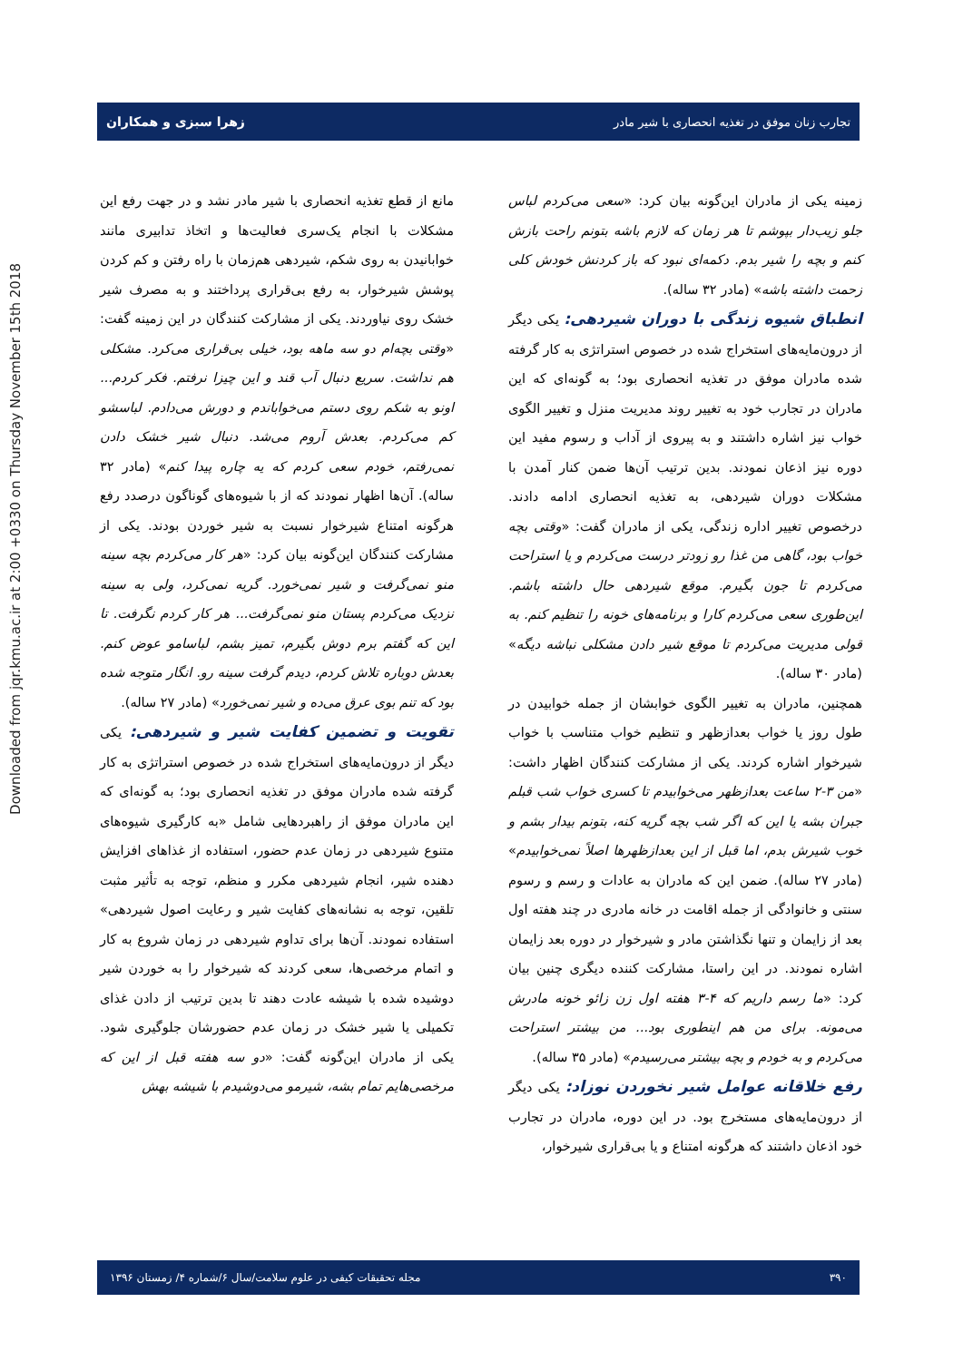Downloaded from jqr.kmu.ac.ir at 2:00 +0330 on Thursday November 15th 2018
تجارب زنان موفق در تغذیه انحصاری با شیر مادر زهرا سبزی و همکاران
زمینه یکی از مادران این‌گونه بیان کرد: «سعی می‌کردم لباس جلو زیب‌دار بپوشم تا هر زمان که لازم باشه بتونم راحت بازش کنم و بچه را شیر بدم. دکمه‌ای نبود که باز کردنش خودش کلی زحمت داشته باشه» (مادر ۳۲ ساله).
انطباق شیوه زندگی با دوران شیردهی:
یکی دیگر از درون‌مایه‌های استخراج شده در خصوص استراتژی به کار گرفته شده مادران موفق در تغذیه انحصاری بود؛ به گونه‌ای که این مادران در تجارب خود به تغییر روند مدیریت منزل و تغییر الگوی خواب نیز اشاره داشتند و به پیروی از آداب و رسوم مفید این دوره نیز اذعان نمودند. بدین ترتیب آن‌ها ضمن کنار آمدن با مشکلات دوران شیردهی، به تغذیه انحصاری ادامه دادند. درخصوص تغییر اداره زندگی، یکی از مادران گفت: «وقتی بچه خواب بود، گاهی من غذا رو زودتر درست می‌کردم و یا استراحت می‌کردم تا جون بگیرم. موقع شیردهی حال داشته باشم. این‌طوری سعی می‌کردم کارا و برنامه‌های خونه را تنظیم کنم. به قولی مدیریت می‌کردم تا موقع شیر دادن مشکلی نباشه دیگه» (مادر ۳۰ ساله).
همچنین، مادران به تغییر الگوی خوابشان از جمله خوابیدن در طول روز یا خواب بعدازظهر و تنظیم خواب متناسب با خواب شیرخوار اشاره کردند. یکی از مشارکت کنندگان اظهار داشت: «من ۳-۲ ساعت بعدازظهر می‌خوابیدم تا کسری خواب شب قبلم جبران بشه یا این که اگر شب بچه گریه کنه، بتونم بیدار بشم و خوب شیرش بدم، اما قبل از این بعدازظهرها اصلاً نمی‌خوابیدم» (مادر ۲۷ ساله). ضمن این که مادران به عادات و رسم و رسوم سنتی و خانوادگی از جمله اقامت در خانه مادری در چند هفته اول بعد از زایمان و تنها نگذاشتن مادر و شیرخوار در دوره بعد زایمان اشاره نمودند. در این راستا، مشارکت کننده دیگری چنین بیان کرد: «ما رسم داریم که ۴-۳ هفته اول زن زائو خونه مادرش می‌مونه. برای من هم اینطوری بود... من بیشتر استراحت می‌کردم و به خودم و بچه بیشتر می‌رسیدم» (مادر ۳۵ ساله).
رفع خلاقانه عوامل شیر نخوردن نوزاد:
یکی دیگر از درون‌مایه‌های مستخرج بود. در این دوره، مادران در تجارب خود اذعان داشتند که هرگونه امتناع و یا بی‌قراری شیرخوار،
مانع از قطع تغذیه انحصاری با شیر مادر نشد و در جهت رفع این مشکلات با انجام یک‌سری فعالیت‌ها و اتخاذ تدابیری مانند خوابانیدن به روی شکم، شیردهی هم‌زمان با راه رفتن و کم کردن پوشش شیرخوار، به رفع بی‌قراری پرداختند و به مصرف شیر خشک روی نیاوردند. یکی از مشارکت کنندگان در این زمینه گفت: «وقتی بچه‌ام دو سه ماهه بود، خیلی بی‌قراری می‌کرد. مشکلی هم نداشت. سریع دنبال آب قند و این چیزا نرفتم. فکر کردم... اونو به شکم روی دستم می‌خواباندم و دورش می‌دادم. لباسشو کم می‌کردم. بعدش آروم می‌شد. دنبال شیر خشک دادن نمی‌رفتم، خودم سعی کردم که یه چاره پیدا کنم» (مادر ۳۲ ساله). آن‌ها اظهار نمودند که از با شیوه‌های گوناگون درصدد رفع هرگونه امتناع شیرخوار نسبت به شیر خوردن بودند. یکی از مشارکت کنندگان این‌گونه بیان کرد: «هر کار می‌کردم بچه سینه منو نمی‌گرفت و شیر نمی‌خورد. گریه نمی‌کرد، ولی به سینه نزدیک می‌کردم پستان منو نمی‌گرفت... هر کار کردم نگرفت. تا این که گفتم برم دوش بگیرم، تمیز بشم، لباسامو عوض کنم. بعدش دوباره تلاش کردم، دیدم گرفت سینه رو. انگار متوجه شده بود که تنم بوی عرق می‌ده و شیر نمی‌خورد» (مادر ۲۷ ساله).
تقویت و تضمین کفایت شیر و شیردهی:
یکی دیگر از درون‌مایه‌های استخراج شده در خصوص استراتژی به کار گرفته شده مادران موفق در تغذیه انحصاری بود؛ به گونه‌ای که این مادران موفق از راهبردهایی شامل «به کارگیری شیوه‌های متنوع شیردهی در زمان عدم حضور، استفاده از غذاهای افزایش دهنده شیر، انجام شیردهی مکرر و منظم، توجه به تأثیر مثبت تلقین، توجه به نشانه‌های کفایت شیر و رعایت اصول شیردهی» استفاده نمودند. آن‌ها برای تداوم شیردهی در زمان شروع به کار و اتمام مرخصی‌ها، سعی کردند که شیرخوار را به خوردن شیر دوشیده شده با شیشه عادت دهند تا بدین ترتیب از دادن غذای تکمیلی یا شیر خشک در زمان عدم حضورشان جلوگیری شود. یکی از مادران این‌گونه گفت: «دو سه هفته قبل از این که مرخصی‌هایم تمام بشه، شیرمو می‌دوشیدم با شیشه بهش
۳۹۰ مجله تحقیقات کیفی در علوم سلامت/سال ۶/شماره ۴/ زمستان ۱۳۹۶